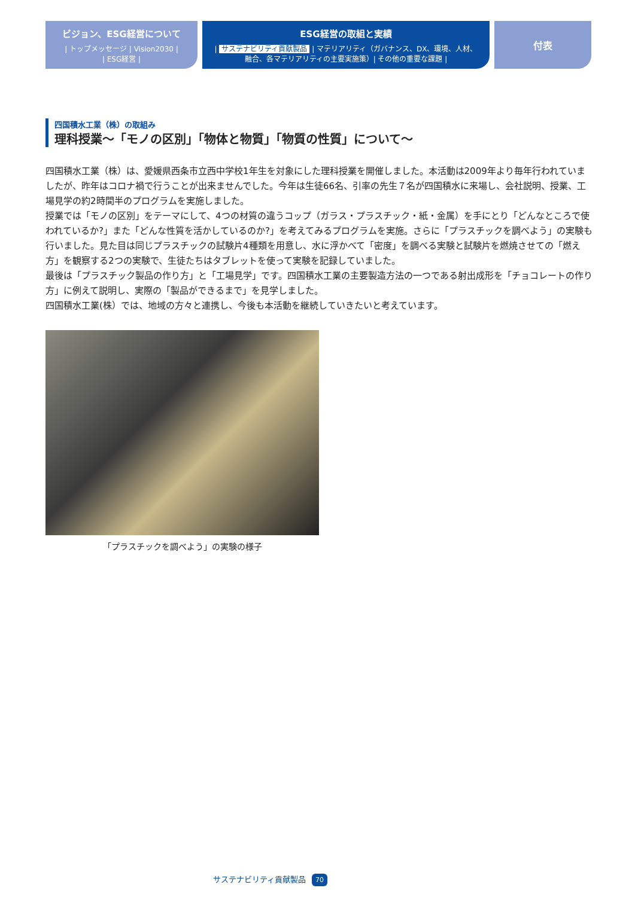ビジョン、ESG経営について
| トップメッセージ | Vision2030 |
| ESG経営 |
ESG経営の取組と実績
| サステナビリティ貢献製品 | マテリアリティ（ガバナンス、DX、環境、人材、
融合、各マテリアリティの主要実施策）| その他の重要な課題 |
付表
四国積水工業（株）の取組み
理科授業～「モノの区別」「物体と物質」「物質の性質」について～
四国積水工業（株）は、愛媛県西条市立西中学校1年生を対象にした理科授業を開催しました。本活動は2009年より毎年行われていましたが、昨年はコロナ禍で行うことが出来ませんでした。今年は生徒66名、引率の先生７名が四国積水に来場し、会社説明、授業、工場見学の約2時間半のプログラムを実施しました。
授業では「モノの区別」をテーマにして、4つの材質の違うコップ（ガラス・プラスチック・紙・金属）を手にとり「どんなところで使われているか?」また「どんな性質を活かしているのか?」を考えてみるプログラムを実施。さらに「プラスチックを調べよう」の実験も行いました。見た目は同じプラスチックの試験片4種類を用意し、水に浮かべて「密度」を調べる実験と試験片を燃焼させての「燃え方」を観察する2つの実験で、生徒たちはタブレットを使って実験を記録していました。
最後は「プラスチック製品の作り方」と「工場見学」です。四国積水工業の主要製造方法の一つである射出成形を「チョコレートの作り方」に例えて説明し、実際の「製品ができるまで」を見学しました。
四国積水工業(株）では、地域の方々と連携し、今後も本活動を継続していきたいと考えています。
「プラスチックを調べよう」の実験の様子
サステナビリティ貢献製品 70